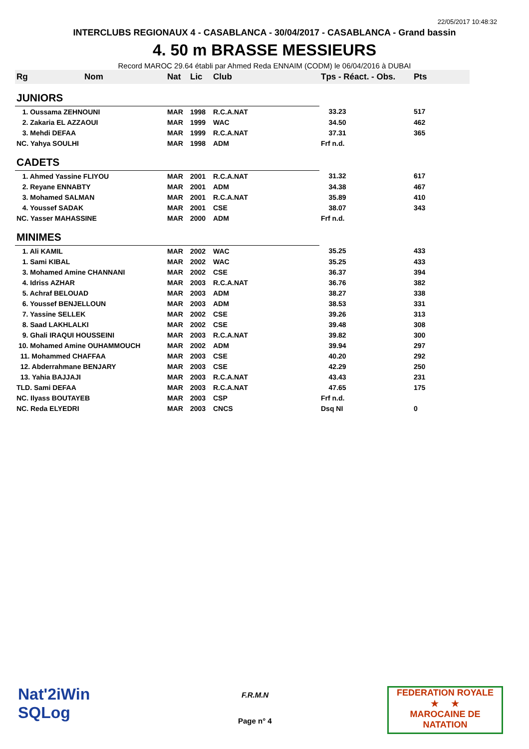22/05/2017 10:48:32
INTERCLUBS REGIONAUX 4 - CASABLANCA - 30/04/2017 - CASABLANCA - Grand bassin
4. 50 m BRASSE MESSIEURS
Record MAROC 29.64 établi par Ahmed Reda ENNAIM (CODM) le 06/04/2016 à DUBAI
| Rg | Nom | Nat | Lic | Club | Tps - Réact. - Obs. | Pts |
| --- | --- | --- | --- | --- | --- | --- |
| JUNIORS | | | | | | |
| 1. Oussama ZEHNOUNI | | MAR | 1998 | R.C.A.NAT | 33.23 | 517 |
| 2. Zakaria EL AZZAOUI | | MAR | 1999 | WAC | 34.50 | 462 |
| 3. Mehdi DEFAA | | MAR | 1999 | R.C.A.NAT | 37.31 | 365 |
| NC. Yahya SOULHI | | MAR | 1998 | ADM | Frf n.d. | |
| CADETS | | | | | | |
| 1. Ahmed Yassine FLIYOU | | MAR | 2001 | R.C.A.NAT | 31.32 | 617 |
| 2. Reyane ENNABTY | | MAR | 2001 | ADM | 34.38 | 467 |
| 3. Mohamed SALMAN | | MAR | 2001 | R.C.A.NAT | 35.89 | 410 |
| 4. Youssef SADAK | | MAR | 2001 | CSE | 38.07 | 343 |
| NC. Yasser MAHASSINE | | MAR | 2000 | ADM | Frf n.d. | |
| MINIMES | | | | | | |
| 1. Ali KAMIL | | MAR | 2002 | WAC | 35.25 | 433 |
| 1. Sami KIBAL | | MAR | 2002 | WAC | 35.25 | 433 |
| 3. Mohamed Amine CHANNANI | | MAR | 2002 | CSE | 36.37 | 394 |
| 4. Idriss AZHAR | | MAR | 2003 | R.C.A.NAT | 36.76 | 382 |
| 5. Achraf BELOUAD | | MAR | 2003 | ADM | 38.27 | 338 |
| 6. Youssef BENJELLOUN | | MAR | 2003 | ADM | 38.53 | 331 |
| 7. Yassine SELLEK | | MAR | 2002 | CSE | 39.26 | 313 |
| 8. Saad LAKHLALKI | | MAR | 2002 | CSE | 39.48 | 308 |
| 9. Ghali IRAQUI HOUSSEINI | | MAR | 2003 | R.C.A.NAT | 39.82 | 300 |
| 10. Mohamed Amine OUHAMMOUCH | | MAR | 2002 | ADM | 39.94 | 297 |
| 11. Mohammed CHAFFAA | | MAR | 2003 | CSE | 40.20 | 292 |
| 12. Abderrahmane BENJARY | | MAR | 2003 | CSE | 42.29 | 250 |
| 13. Yahia BAJJAJI | | MAR | 2003 | R.C.A.NAT | 43.43 | 231 |
| TLD. Sami DEFAA | | MAR | 2003 | R.C.A.NAT | 47.65 | 175 |
| NC. Ilyass BOUTAYEB | | MAR | 2003 | CSP | Frf n.d. | |
| NC. Reda ELYEDRI | | MAR | 2003 | CNCS | Dsq NI | 0 |
Nat'2iWin
SQLog
F.R.M.N
Page n° 4
FEDERATION ROYALE
★ ★
MAROCAINE DE NATATION